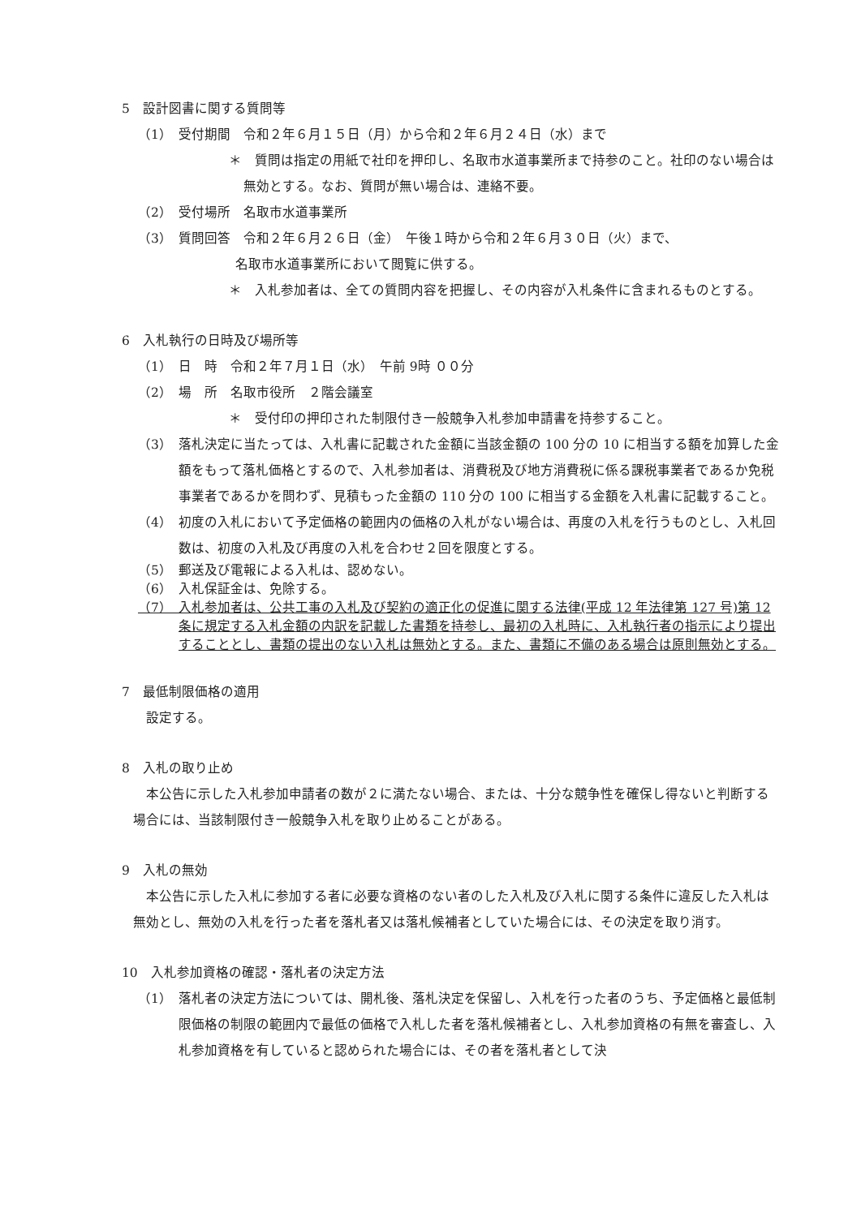5　設計図書に関する質問等
（1）　受付期間　令和２年６月１５日（月）から令和２年６月２４日（水）まで
＊　質問は指定の用紙で社印を押印し、名取市水道事業所まで持参のこと。社印のない場合は無効とする。なお、質問が無い場合は、連絡不要。
（2）　受付場所　名取市水道事業所
（3）　質問回答　令和２年６月２６日（金）　午後１時から令和２年６月３０日（火）まで、
名取市水道事業所において閲覧に供する。
＊　入札参加者は、全ての質問内容を把握し、その内容が入札条件に含まれるものとする。
6　入札執行の日時及び場所等
（1）　日　時　令和２年７月１日（水）　午前 9時 ００分
（2）　場　所　名取市役所　２階会議室
＊　受付印の押印された制限付き一般競争入札参加申請書を持参すること。
（3）　落札決定に当たっては、入札書に記載された金額に当該金額の 100 分の 10 に相当する額を加算した金額をもって落札価格とするので、入札参加者は、消費税及び地方消費税に係る課税事業者であるか免税事業者であるかを問わず、見積もった金額の 110 分の 100 に相当する金額を入札書に記載すること。
（4）　初度の入札において予定価格の範囲内の価格の入札がない場合は、再度の入札を行うものとし、入札回数は、初度の入札及び再度の入札を合わせ２回を限度とする。
（5）　郵送及び電報による入札は、認めない。
（6）　入札保証金は、免除する。
（7）　入札参加者は、公共工事の入札及び契約の適正化の促進に関する法律(平成 12 年法律第 127 号)第 12 条に規定する入札金額の内訳を記載した書類を持参し、最初の入札時に、入札執行者の指示により提出することとし、書類の提出のない入札は無効とする。また、書類に不備のある場合は原則無効とする。
7　最低制限価格の適用
設定する。
8　入札の取り止め
本公告に示した入札参加申請者の数が２に満たない場合、または、十分な競争性を確保し得ないと判断する場合には、当該制限付き一般競争入札を取り止めることがある。
9　入札の無効
本公告に示した入札に参加する者に必要な資格のない者のした入札及び入札に関する条件に違反した入札は無効とし、無効の入札を行った者を落札者又は落札候補者としていた場合には、その決定を取り消す。
10　入札参加資格の確認・落札者の決定方法
（1）　落札者の決定方法については、開札後、落札決定を保留し、入札を行った者のうち、予定価格と最低制限価格の制限の範囲内で最低の価格で入札した者を落札候補者とし、入札参加資格の有無を審査し、入札参加資格を有していると認められた場合には、その者を落札者として決